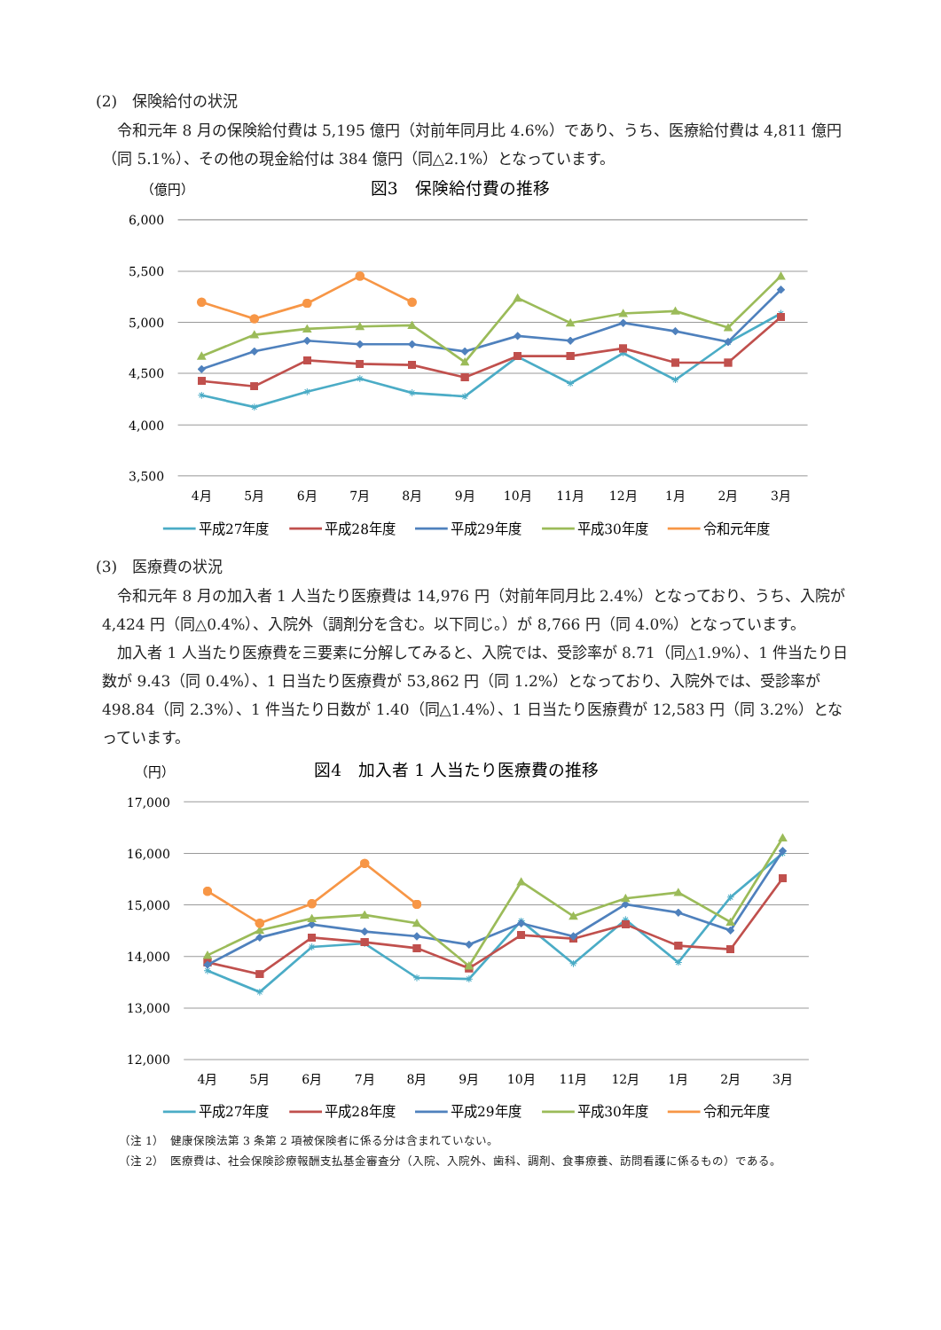(2)　保険給付の状況
令和元年 8 月の保険給付費は 5,195 億円（対前年同月比 4.6%）であり、うち、医療給付費は 4,811 億円（同 5.1%）、その他の現金給付は 384 億円（同△2.1%）となっています。
（億円）
図3　保険給付費の推移
6,000
5,500
5,000
4,500
4,000
3,500
4月
5月
6月
7月
8月
9月
10月
11月
12月
1月
2月
3月
平成27年度
平成28年度
平成29年度
平成30年度
令和元年度
(3)　医療費の状況
令和元年 8 月の加入者 1 人当たり医療費は 14,976 円（対前年同月比 2.4%）となっており、うち、入院が 4,424 円（同△0.4%）、入院外（調剤分を含む。以下同じ。）が 8,766 円（同 4.0%）となっています。
加入者 1 人当たり医療費を三要素に分解してみると、入院では、受診率が 8.71（同△1.9%）、1 件当たり日数が 9.43（同 0.4%）、1 日当たり医療費が 53,862 円（同 1.2%）となっており、入院外では、受診率が 498.84（同 2.3%）、1 件当たり日数が 1.40（同△1.4%）、1 日当たり医療費が 12,583 円（同 3.2%）となっています。
（円）
図4　加入者 1 人当たり医療費の推移
17,000
16,000
15,000
14,000
13,000
12,000
4月
5月
6月
7月
8月
9月
10月
11月
12月
1月
2月
3月
平成27年度
平成28年度
平成29年度
平成30年度
令和元年度
（注 1）　健康保険法第 3 条第 2 項被保険者に係る分は含まれていない。
（注 2）　医療費は、社会保険診療報酬支払基金審査分（入院、入院外、歯科、調剤、食事療養、訪問看護に係るもの）である。